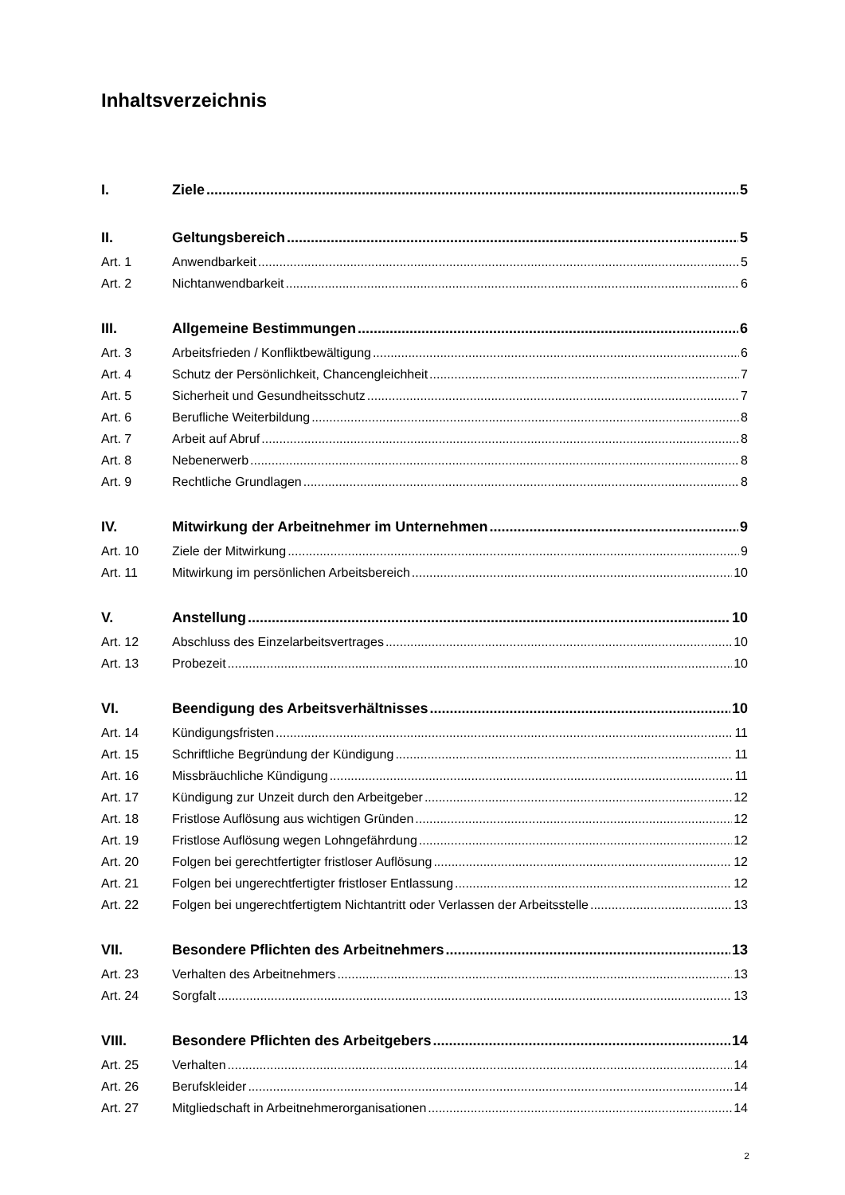Inhaltsverzeichnis
I. Ziele 5
II. Geltungsbereich 5
Art. 1 Anwendbarkeit 5
Art. 2 Nichtanwendbarkeit 6
III. Allgemeine Bestimmungen 6
Art. 3 Arbeitsfrieden / Konfliktbewältigung 6
Art. 4 Schutz der Persönlichkeit, Chancengleichheit 7
Art. 5 Sicherheit und Gesundheitsschutz 7
Art. 6 Berufliche Weiterbildung 8
Art. 7 Arbeit auf Abruf 8
Art. 8 Nebenerwerb 8
Art. 9 Rechtliche Grundlagen 8
IV. Mitwirkung der Arbeitnehmer im Unternehmen 9
Art. 10 Ziele der Mitwirkung 9
Art. 11 Mitwirkung im persönlichen Arbeitsbereich 10
V. Anstellung 10
Art. 12 Abschluss des Einzelarbeitsvertrages 10
Art. 13 Probezeit 10
VI. Beendigung des Arbeitsverhältnisses 10
Art. 14 Kündigungsfristen 11
Art. 15 Schriftliche Begründung der Kündigung 11
Art. 16 Missbräuchliche Kündigung 11
Art. 17 Kündigung zur Unzeit durch den Arbeitgeber 12
Art. 18 Fristlose Auflösung aus wichtigen Gründen 12
Art. 19 Fristlose Auflösung wegen Lohngefährdung 12
Art. 20 Folgen bei gerechtfertigter fristloser Auflösung 12
Art. 21 Folgen bei ungerechtfertigter fristloser Entlassung 12
Art. 22 Folgen bei ungerechtfertigtem Nichtantritt oder Verlassen der Arbeitsstelle 13
VII. Besondere Pflichten des Arbeitnehmers 13
Art. 23 Verhalten des Arbeitnehmers 13
Art. 24 Sorgfalt 13
VIII. Besondere Pflichten des Arbeitgebers 14
Art. 25 Verhalten 14
Art. 26 Berufskleider 14
Art. 27 Mitgliedschaft in Arbeitnehmerorganisationen 14
2